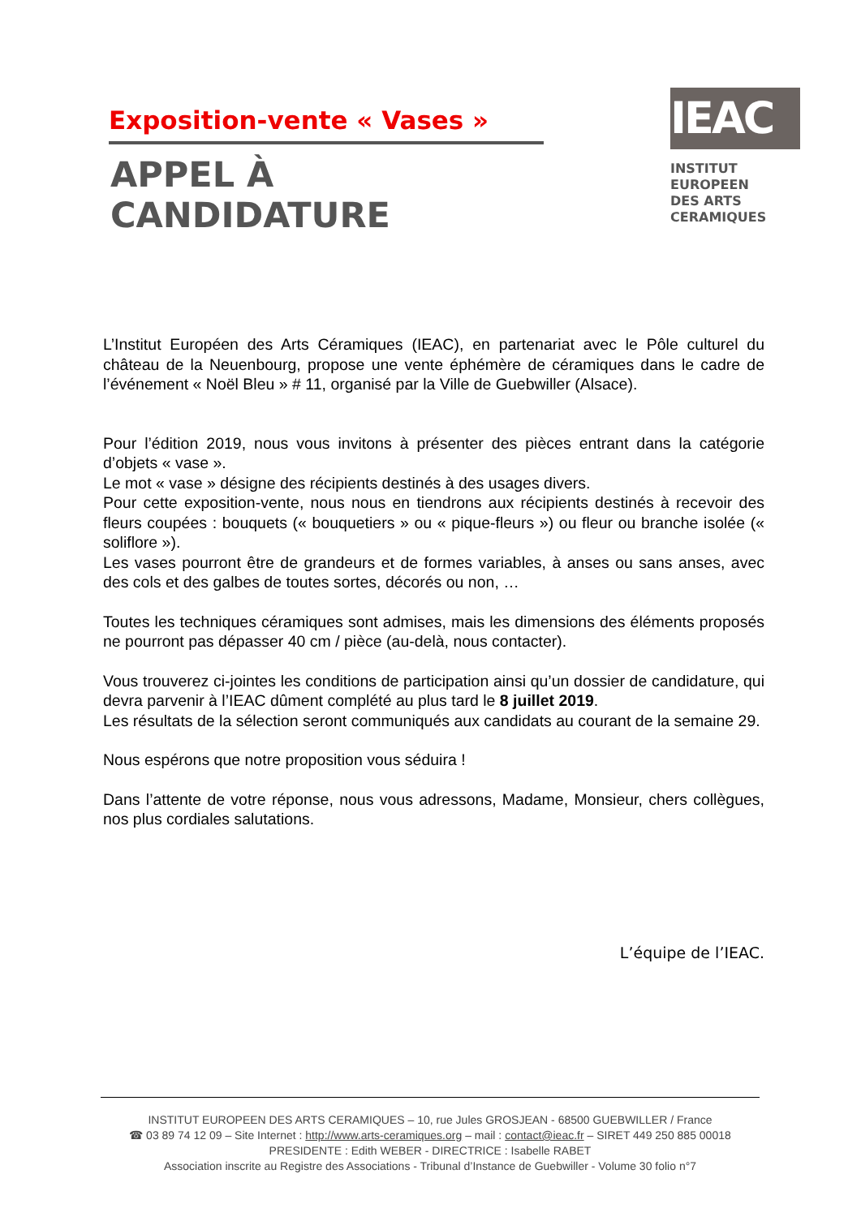Exposition-vente « Vases »
APPEL À CANDIDATURE
IEAC
INSTITUT
EUROPEEN
DES ARTS
CERAMIQUES
L’Institut Européen des Arts Céramiques (IEAC), en partenariat avec le Pôle culturel du château de la Neuenbourg, propose une vente éphémère de céramiques dans le cadre de l’événement « Noël Bleu » # 11, organisé par la Ville de Guebwiller (Alsace).
Pour l’édition 2019, nous vous invitons à présenter des pièces entrant dans la catégorie d’objets « vase ».
Le mot « vase » désigne des récipients destinés à des usages divers.
Pour cette exposition-vente, nous nous en tiendrons aux récipients destinés à recevoir des fleurs coupées : bouquets (« bouquetiers » ou « pique-fleurs ») ou fleur ou branche isolée (« soliflore »).
Les vases pourront être de grandeurs et de formes variables, à anses ou sans anses, avec des cols et des galbes de toutes sortes, décorés ou non, …
Toutes les techniques céramiques sont admises, mais les dimensions des éléments proposés ne pourront pas dépasser 40 cm / pièce (au-delà, nous contacter).
Vous trouverez ci-jointes les conditions de participation ainsi qu’un dossier de candidature, qui devra parvenir à l’IEAC dûment complété au plus tard le 8 juillet 2019.
Les résultats de la sélection seront communiqués aux candidats au courant de la semaine 29.
Nous espérons que notre proposition vous séduira !
Dans l’attente de votre réponse, nous vous adressons, Madame, Monsieur, chers collègues, nos plus cordiales salutations.
L’équipe de l’IEAC.
INSTITUT EUROPEEN DES ARTS CERAMIQUES – 10, rue Jules GROSJEAN - 68500 GUEBWILLER / France
☎ 03 89 74 12 09 – Site Internet : http://www.arts-ceramiques.org – mail : contact@ieac.fr – SIRET 449 250 885 00018
PRESIDENTE : Edith WEBER - DIRECTRICE : Isabelle RABET
Association inscrite au Registre des Associations - Tribunal d’Instance de Guebwiller - Volume 30 folio n°7